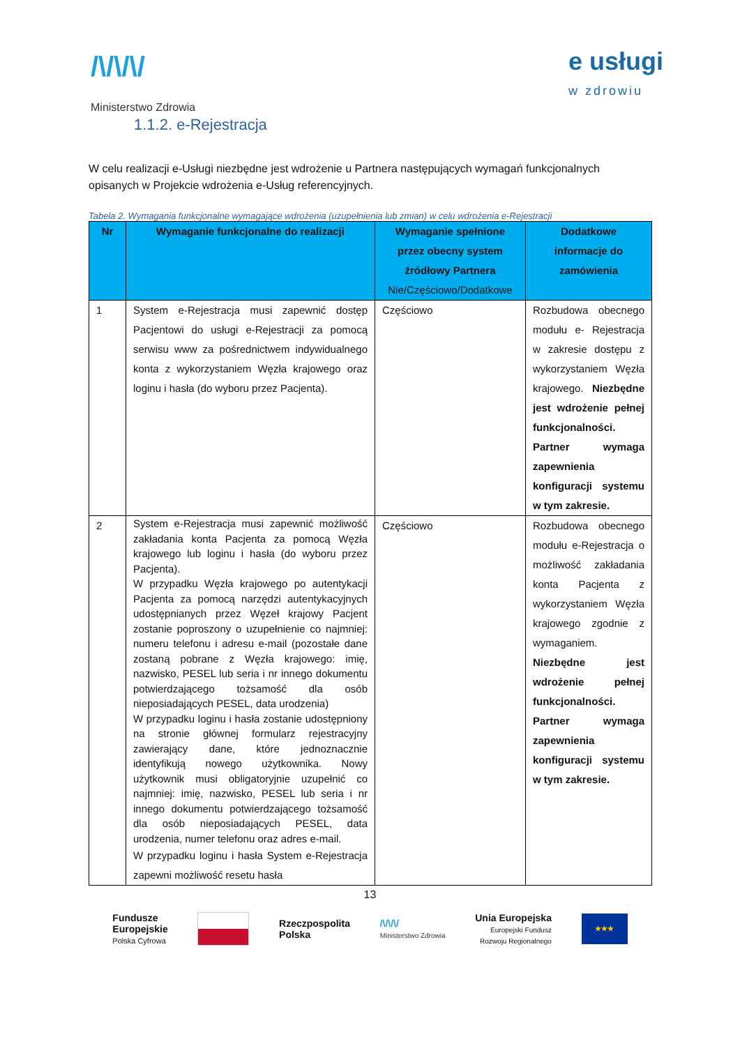/\/\/\/
Ministerstwo Zdrowia
e usługi
w zdrowiu
1.1.2. e-Rejestracja
W celu realizacji e-Usługi niezbędne jest wdrożenie u Partnera następujących wymagań funkcjonalnych opisanych w Projekcie wdrożenia e-Usług referencyjnych.
Tabela 2. Wymagania funkcjonalne wymagające wdrożenia (uzupełnienia lub zmian) w celu wdrożenia e-Rejestracji
| Nr | Wymaganie funkcjonalne do realizacji | Wymaganie spełnione przez obecny system źródłowy Partnera Nie/Częściowo/Dodatkowe | Dodatkowe informacje do zamówienia |
| --- | --- | --- | --- |
| 1 | System e-Rejestracja musi zapewnić dostęp Pacjentowi do usługi e-Rejestracji za pomocą serwisu www za pośrednictwem indywidualnego konta z wykorzystaniem Węzła krajowego oraz loginu i hasła (do wyboru przez Pacjenta). | Częściowo | Rozbudowa obecnego modułu e- Rejestracja w zakresie dostępu z wykorzystaniem Węzła krajowego. Niezbędne jest wdrożenie pełnej funkcjonalności. Partner wymaga zapewnienia konfiguracji systemu w tym zakresie. |
| 2 | System e-Rejestracja musi zapewnić możliwość zakładania konta Pacjenta za pomocą Węzła krajowego lub loginu i hasła (do wyboru przez Pacjenta). W przypadku Węzła krajowego po autentykacji Pacjenta za pomocą narzędzi autentykacyjnych udostępnianych przez Węzeł krajowy Pacjent zostanie poproszony o uzupełnienie co najmniej: numeru telefonu i adresu e-mail (pozostałe dane zostaną pobrane z Węzła krajowego: imię, nazwisko, PESEL lub seria i nr innego dokumentu potwierdzającego tożsamość dla osób nieposiadających PESEL, data urodzenia) W przypadku loginu i hasła zostanie udostępniony na stronie głównej formularz rejestracyjny zawierający dane, które jednoznacznie identyfikują nowego użytkownika. Nowy użytkownik musi obligatoryjnie uzupełnić co najmniej: imię, nazwisko, PESEL lub seria i nr innego dokumentu potwierdzającego tożsamość dla osób nieposiadających PESEL, data urodzenia, numer telefonu oraz adres e-mail. W przypadku loginu i hasła System e-Rejestracja zapewni możliwość resetu hasła | Częściowo | Rozbudowa obecnego modułu e-Rejestracja o możliwość zakładania konta Pacjenta z wykorzystaniem Węzła krajowego zgodnie z wymaganiem. Niezbędne jest wdrożenie pełnej funkcjonalności. Partner wymaga zapewnienia konfiguracji systemu w tym zakresie. |
13
Fundusze
Europejskie
Polska Cyfrowa
Rzeczpospolita
Polska
/\/\/\/
Ministerstwo Zdrowia
Unia Europejska
Europejski Fundusz
Rozwoju Regionalnego
★★★